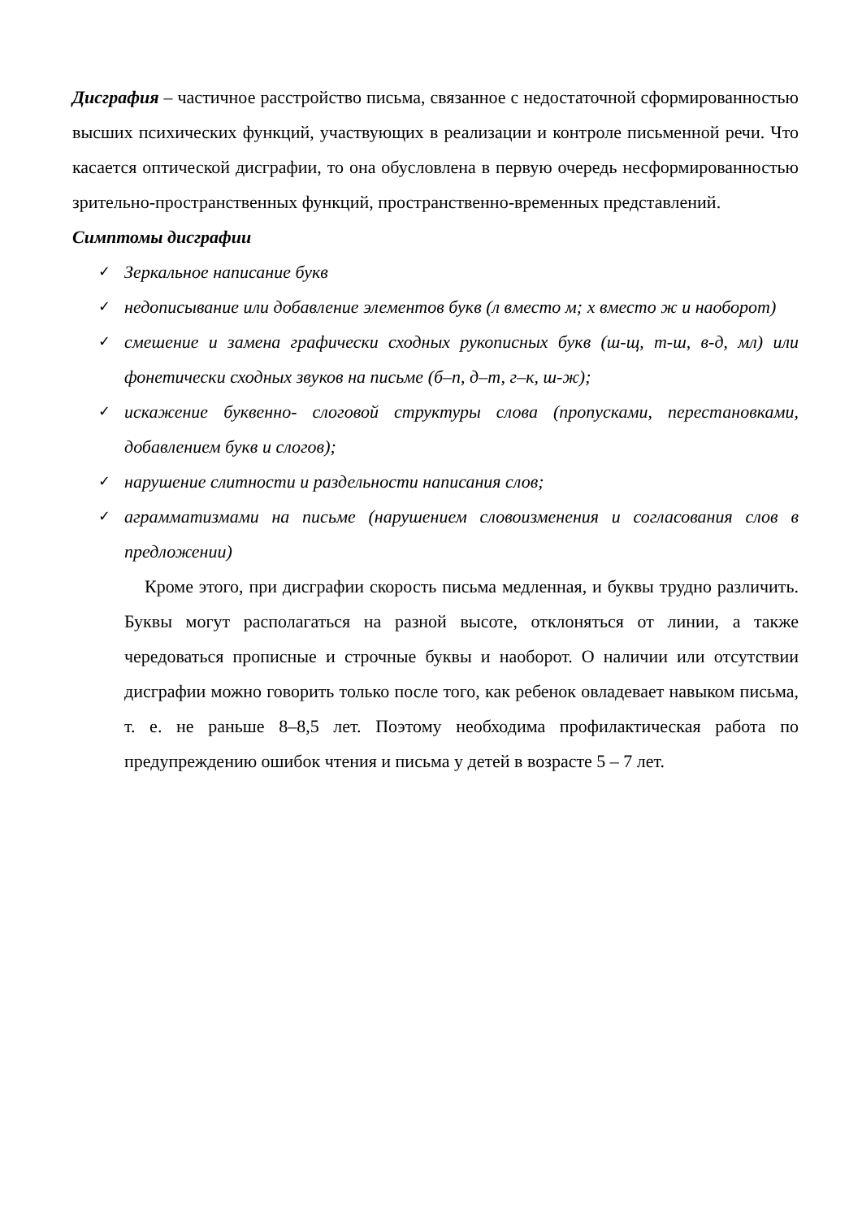Дисграфия – частичное расстройство письма, связанное с недостаточной сформированностью высших психических функций, участвующих в реализации и контроле письменной речи. Что касается оптической дисграфии, то она обусловлена в первую очередь несформированностью зрительно-пространственных функций, пространственно-временных представлений.
Симптомы дисграфии
✓ Зеркальное написание букв
✓ недописывание или добавление элементов букв (л вместо м; х вместо ж и наоборот)
✓ смешение и замена графически сходных рукописных букв (ш-щ, т-ш, в-д, мл) или фонетически сходных звуков на письме (б–п, д–т, г–к, ш-ж);
✓ искажение буквенно- слоговой структуры слова (пропусками, перестановками, добавлением букв и слогов);
✓ нарушение слитности и раздельности написания слов;
✓ аграмматизмами на письме (нарушением словоизменения и согласования слов в предложении)
Кроме этого, при дисграфии скорость письма медленная, и буквы трудно различить. Буквы могут располагаться на разной высоте, отклоняться от линии, а также чередоваться прописные и строчные буквы и наоборот. О наличии или отсутствии дисграфии можно говорить только после того, как ребенок овладевает навыком письма, т. е. не раньше 8–8,5 лет. Поэтому необходима профилактическая работа по предупреждению ошибок чтения и письма у детей в возрасте 5 – 7 лет.